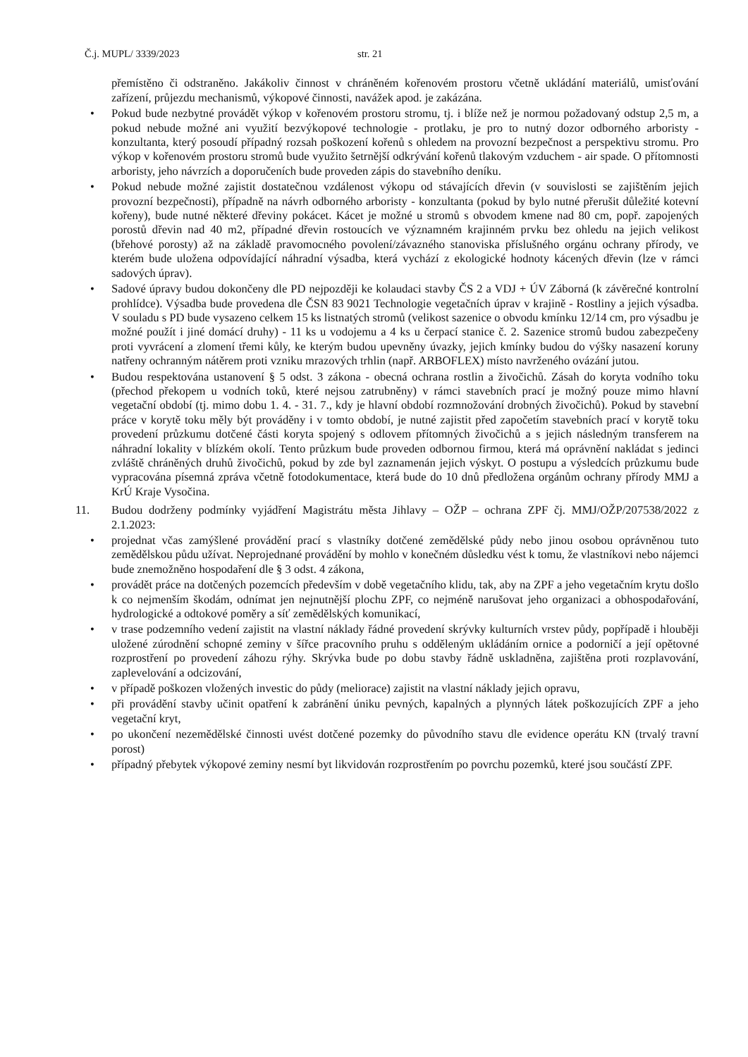Č.j. MUPL/ 3339/2023 str. 21
přemístěno či odstraněno. Jakákoliv činnost v chráněném kořenovém prostoru včetně ukládání materiálů, umisťování zařízení, průjezdu mechanismů, výkopové činnosti, navážek apod. je zakázána.
• Pokud bude nezbytné provádět výkop v kořenovém prostoru stromu, tj. i blíže než je normou požadovaný odstup 2,5 m, a pokud nebude možné ani využití bezvýkopové technologie - protlaku, je pro to nutný dozor odborného arboristy - konzultanta, který posoudí případný rozsah poškození kořenů s ohledem na provozní bezpečnost a perspektivu stromu. Pro výkop v kořenovém prostoru stromů bude využito šetrnější odkrývání kořenů tlakovým vzduchem - air spade. O přítomnosti arboristy, jeho návrzích a doporučeních bude proveden zápis do stavebního deníku.
• Pokud nebude možné zajistit dostatečnou vzdálenost výkopu od stávajících dřevin (v souvislosti se zajištěním jejich provozní bezpečnosti), případně na návrh odborného arboristy - konzultanta (pokud by bylo nutné přerušit důležité kotevní kořeny), bude nutné některé dřeviny pokácet. Kácet je možné u stromů s obvodem kmene nad 80 cm, popř. zapojených porostů dřevin nad 40 m2, případné dřevin rostoucích ve významném krajinném prvku bez ohledu na jejich velikost (břehové porosty) až na základě pravomocného povolení/závazného stanoviska příslušného orgánu ochrany přírody, ve kterém bude uložena odpovídající náhradní výsadba, která vychází z ekologické hodnoty kácených dřevin (lze v rámci sadových úprav).
• Sadové úpravy budou dokončeny dle PD nejpozději ke kolaudaci stavby ČS 2 a VDJ + ÚV Záborná (k závěrečné kontrolní prohlídce). Výsadba bude provedena dle ČSN 83 9021 Technologie vegetačních úprav v krajině - Rostliny a jejich výsadba. V souladu s PD bude vysazeno celkem 15 ks listnatých stromů (velikost sazenice o obvodu kmínku 12/14 cm, pro výsadbu je možné použít i jiné domácí druhy) - 11 ks u vodojemu a 4 ks u čerpací stanice č. 2. Sazenice stromů budou zabezpečeny proti vyvrácení a zlomení třemi kůly, ke kterým budou upevněny úvazky, jejich kmínky budou do výšky nasazení koruny natřeny ochranným nátěrem proti vzniku mrazových trhlin (např. ARBOFLEX) místo navrženého ovázání jutou.
• Budou respektována ustanovení § 5 odst. 3 zákona - obecná ochrana rostlin a živočichů. Zásah do koryta vodního toku (přechod překopem u vodních toků, které nejsou zatrubněny) v rámci stavebních prací je možný pouze mimo hlavní vegetační období (tj. mimo dobu 1. 4. - 31. 7., kdy je hlavní období rozmnožování drobných živočichů). Pokud by stavební práce v korytě toku měly být prováděny i v tomto období, je nutné zajistit před započetím stavebních prací v korytě toku provedení průzkumu dotčené části koryta spojený s odlovem přítomných živočichů a s jejich následným transferem na náhradní lokality v blízkém okolí. Tento průzkum bude proveden odbornou firmou, která má oprávnění nakládat s jedinci zvláště chráněných druhů živočichů, pokud by zde byl zaznamenán jejich výskyt. O postupu a výsledcích průzkumu bude vypracována písemná zpráva včetně fotodokumentace, která bude do 10 dnů předložena orgánům ochrany přírody MMJ a KrÚ Kraje Vysočina.
11. Budou dodrženy podmínky vyjádření Magistrátu města Jihlavy – OŽP – ochrana ZPF čj. MMJ/OŽP/207538/2022 z 2.1.2023:
• projednat včas zamýšlené provádění prací s vlastníky dotčené zemědělské půdy nebo jinou osobou oprávněnou tuto zemědělskou půdu užívat. Neprojednané provádění by mohlo v konečném důsledku vést k tomu, že vlastníkovi nebo nájemci bude znemožněno hospodaření dle § 3 odst. 4 zákona,
• provádět práce na dotčených pozemcích především v době vegetačního klidu, tak, aby na ZPF a jeho vegetačním krytu došlo k co nejmenším škodám, odnímat jen nejnutnější plochu ZPF, co nejméně narušovat jeho organizaci a obhospodařování, hydrologické a odtokové poměry a síť zemědělských komunikací,
• v trase podzemního vedení zajistit na vlastní náklady řádné provedení skrývky kulturních vrstev půdy, popřípadě i hlouběji uložené zúrodnění schopné zeminy v šířce pracovního pruhu s odděleným ukládáním ornice a podorničí a její opětovné rozprostření po provedení záhozu rýhy. Skrývka bude po dobu stavby řádně uskladněna, zajištěna proti rozplavování, zaplevelování a odcizování,
• v případě poškozen vložených investic do půdy (meliorace) zajistit na vlastní náklady jejich opravu,
• při provádění stavby učinit opatření k zabránění úniku pevných, kapalných a plynných látek poškozujících ZPF a jeho vegetační kryt,
• po ukončení nezemědělské činnosti uvést dotčené pozemky do původního stavu dle evidence operátu KN (trvalý travní porost)
• případný přebytek výkopové zeminy nesmí byt likvidován rozprostřením po povrchu pozemků, které jsou součástí ZPF.